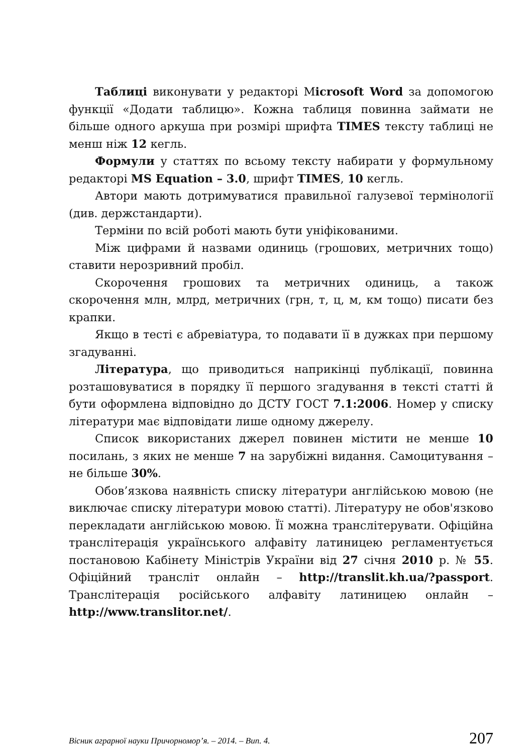Таблиці виконувати у редакторі Microsoft Word за допомогою функції «Додати таблицю». Кожна таблиця повинна займати не більше одного аркуша при розмірі шрифта TIMES тексту таблиці не менш ніж 12 кегль.
Формули у статтях по всьому тексту набирати у формульному редакторі MS Equation – 3.0, шрифт TIMES, 10 кегль.
Автори мають дотримуватися правильної галузевої термінології (див. держстандарти).
Терміни по всій роботі мають бути уніфікованими.
Між цифрами й назвами одиниць (грошових, метричних тощо) ставити нерозривний пробіл.
Скорочення грошових та метричних одиниць, а також скорочення млн, млрд, метричних (грн, т, ц, м, км тощо) писати без крапки.
Якщо в тесті є абревіатура, то подавати її в дужках при першому згадуванні.
Література, що приводиться наприкінці публікації, повинна розташовуватися в порядку її першого згадування в тексті статті й бути оформлена відповідно до ДСТУ ГОСТ 7.1:2006. Номер у списку літератури має відповідати лише одному джерелу.
Список використаних джерел повинен містити не менше 10 посилань, з яких не менше 7 на зарубіжні видання. Самоцитування – не більше 30%.
Обов’язкова наявність списку літератури англійською мовою (не виключає списку літератури мовою статті). Літературу не обов'язково перекладати англійською мовою. Її можна транслітерувати. Офіційна транслітерація українського алфавіту латиницею регламентується постановою Кабінету Міністрів України від 27 січня 2010 р. № 55. Офіційний трансліт онлайн – http://translit.kh.ua/?passport. Транслітерація російського алфавіту латиницею онлайн – http://www.translitor.net/.
Вісник аграрної науки Причорномор’я. – 2014. – Вип. 4. 207